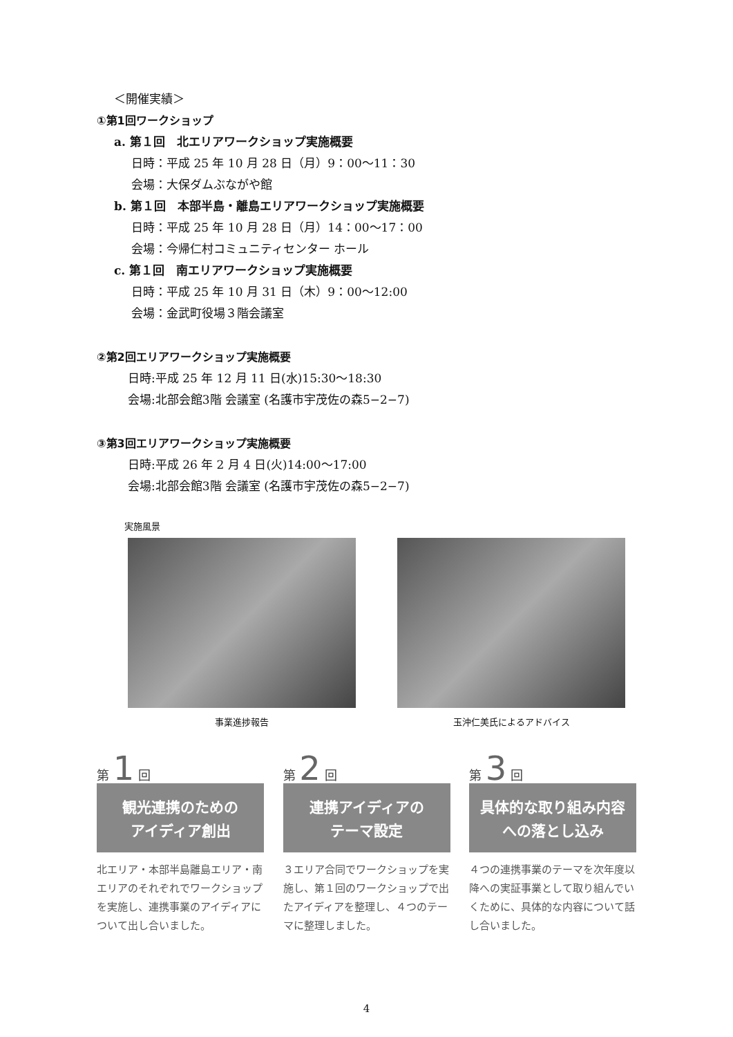＜開催実績＞
①第1回ワークショップ
a. 第１回　北エリアワークショップ実施概要
日時：平成 25 年 10 月 28 日（月）9：00～11：30
会場：大保ダムぶながや館
b. 第１回　本部半島・離島エリアワークショップ実施概要
日時：平成 25 年 10 月 28 日（月）14：00～17：00
会場：今帰仁村コミュニティセンター ホール
c. 第１回　南エリアワークショップ実施概要
日時：平成 25 年 10 月 31 日（木）9：00～12:00
会場：金武町役場３階会議室
②第2回エリアワークショップ実施概要
日時:平成 25 年 12 月 11 日(水)15:30～18:30
会場:北部会館3階 会議室 (名護市宇茂佐の森5−2−7)
③第3回エリアワークショップ実施概要
日時:平成 26 年 2 月 4 日(火)14:00～17:00
会場:北部会館3階 会議室 (名護市宇茂佐の森5−2−7)
実施風景
事業進捗報告 玉沖仁美氏によるアドバイス
第 1 回
観光連携のための
アイディア創出
北エリア・本部半島離島エリア・南エリアのそれぞれでワークショップを実施し、連携事業のアイディアについて出し合いました。
第 2 回
連携アイディアの
テーマ設定
３エリア合同でワークショップを実施し、第１回のワークショップで出たアイディアを整理し、４つのテーマに整理しました。
第 3 回
具体的な取り組み内容
への落とし込み
４つの連携事業のテーマを次年度以降への実証事業として取り組んでいくために、具体的な内容について話し合いました。
4